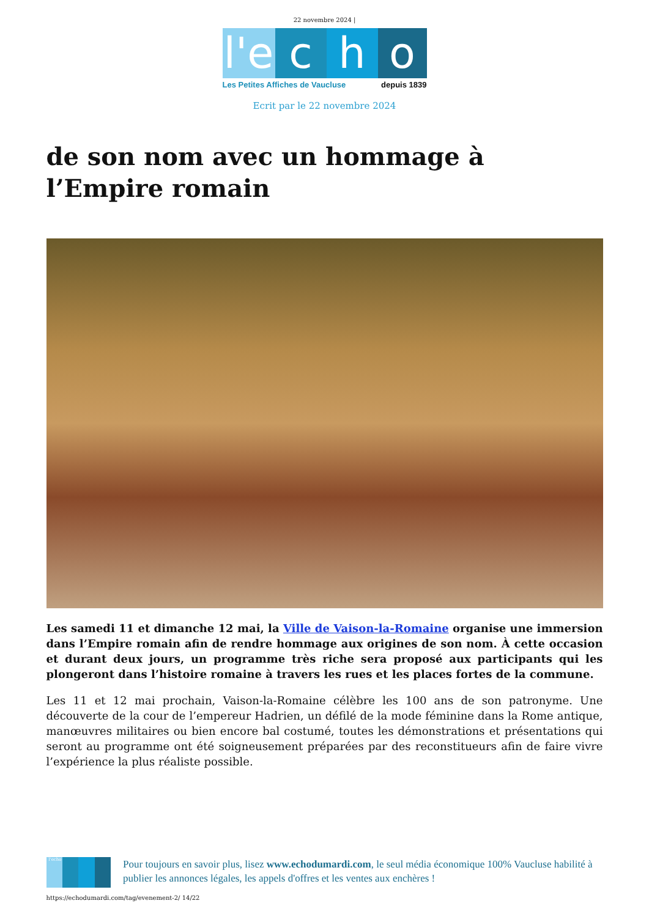22 novembre 2024 |
l'e
c h o
Les Petites Affiches de Vaucluse depuis 1839
Ecrit par le 22 novembre 2024
de son nom avec un hommage à l’Empire romain
Les samedi 11 et dimanche 12 mai, la Ville de Vaison-la-Romaine organise une immersion dans l’Empire romain afin de rendre hommage aux origines de son nom. À cette occasion et durant deux jours, un programme très riche sera proposé aux participants qui les plongeront dans l’histoire romaine à travers les rues et les places fortes de la commune.
Les 11 et 12 mai prochain, Vaison-la-Romaine célèbre les 100 ans de son patronyme. Une découverte de la cour de l’empereur Hadrien, un défilé de la mode féminine dans la Rome antique, manœuvres militaires ou bien encore bal costumé, toutes les démonstrations et présentations qui seront au programme ont été soigneusement préparées par des reconstitueurs afin de faire vivre l’expérience la plus réaliste possible.
l'echo
Pour toujours en savoir plus, lisez www.echodumardi.com, le seul média économique 100% Vaucluse habilité à publier les annonces légales, les appels d'offres et les ventes aux enchères !
https://echodumardi.com/tag/evenement-2/ 14/22